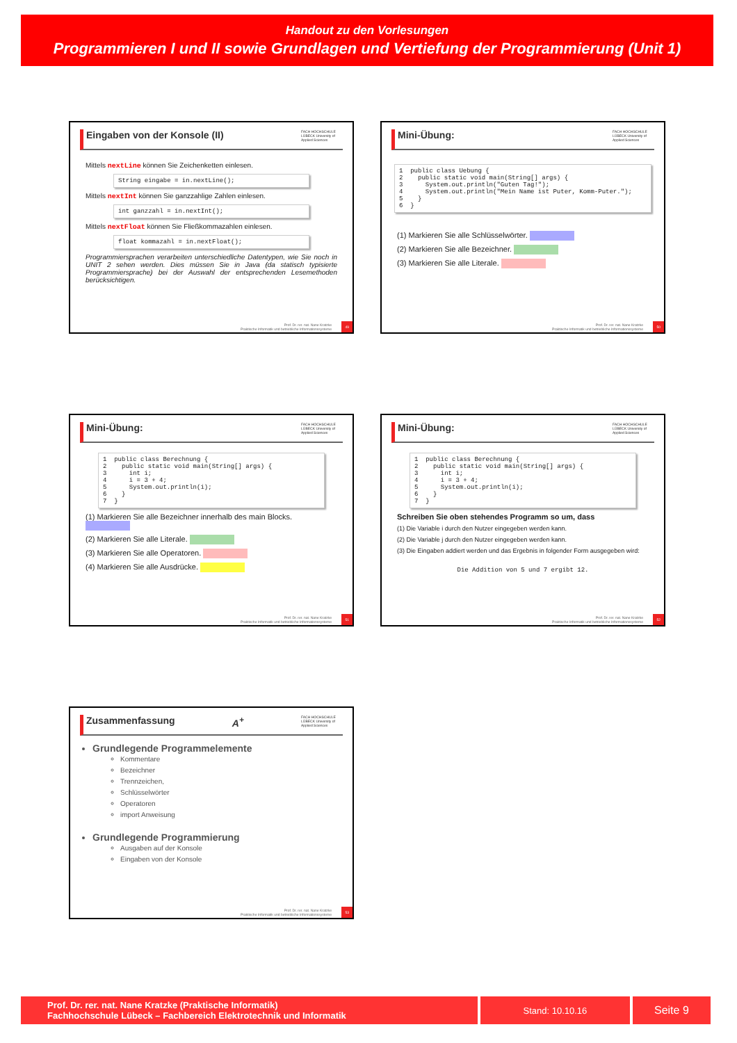Handout zu den Vorlesungen
Programmieren I und II sowie Grundlagen und Vertiefung der Programmierung (Unit 1)
Eingaben von der Konsole (II) FACH HOCHSCHULE LÜBECK University of Applied Sciences
Mittels nextLine können Sie Zeichenketten einlesen.
String eingabe = in.nextLine();
Mittels nextInt können Sie ganzzahlige Zahlen einlesen.
int ganzzahl = in.nextInt();
Mittels nextFloat können Sie Fließkommazahlen einlesen.
float kommazahl = in.nextFloat();
Programmiersprachen verarbeiten unterschiedliche Datentypen, wie Sie noch in UNIT 2 sehen werden. Dies müssen Sie in Java (da statisch typisierte Programmiersprache) bei der Auswahl der entsprechenden Lesemethoden berücksichtigen.
Prof. Dr. rer. nat. Nane Kratzke
Praktische Informatik und betriebliche Informationssysteme
49
Mini-Übung: FACH HOCHSCHULE LÜBECK University of Applied Sciences
1 public class Uebung { 2 public static void main(String[] args) { 3 System.out.println("Guten Tag!"); 4 System.out.println("Mein Name ist Puter, Komm-Puter."); 5 } 6 }
(1) Markieren Sie alle Schlüsselwörter.
(2) Markieren Sie alle Bezeichner.
(3) Markieren Sie alle Literale.
Prof. Dr. rer. nat. Nane Kratzke
Praktische Informatik und betriebliche Informationssysteme
50
Mini-Übung: FACH HOCHSCHULE LÜBECK University of Applied Sciences
1 public class Berechnung { 2 public static void main(String[] args) { 3 int i; 4 i = 3 + 4; 5 System.out.println(i); 6 } 7 }
(1) Markieren Sie alle Bezeichner innerhalb des main Blocks.
(2) Markieren Sie alle Literale.
(3) Markieren Sie alle Operatoren.
(4) Markieren Sie alle Ausdrücke.
Prof. Dr. rer. nat. Nane Kratzke
Praktische Informatik und betriebliche Informationssysteme
51
Mini-Übung: FACH HOCHSCHULE LÜBECK University of Applied Sciences
1 public class Berechnung { 2 public static void main(String[] args) { 3 int i; 4 i = 3 + 4; 5 System.out.println(i); 6 } 7 }
Schreiben Sie oben stehendes Programm so um, dass
(1) Die Variable i durch den Nutzer eingegeben werden kann.
(2) Die Variable j durch den Nutzer eingegeben werden kann.
(3) Die Eingaben addiert werden und das Ergebnis in folgender Form ausgegeben wird:
Die Addition von 5 und 7 ergibt 12.
Prof. Dr. rer. nat. Nane Kratzke
Praktische Informatik und betriebliche Informationssysteme
52
Zusammenfassung A<sup>+</sup> FACH HOCHSCHULE LÜBECK University of Applied Sciences
Grundlegende Programmelemente
Kommentare
Bezeichner
Trennzeichen,
Schlüsselwörter
Operatoren
import Anweisung
Grundlegende Programmierung
Ausgaben auf der Konsole
Eingaben von der Konsole
Prof. Dr. rer. nat. Nane Kratzke
Praktische Informatik und betriebliche Informationssysteme
53
Prof. Dr. rer. nat. Nane Kratzke (Praktische Informatik)
Fachhochschule Lübeck – Fachbereich Elektrotechnik und Informatik
Stand: 10.10.16
Seite 9